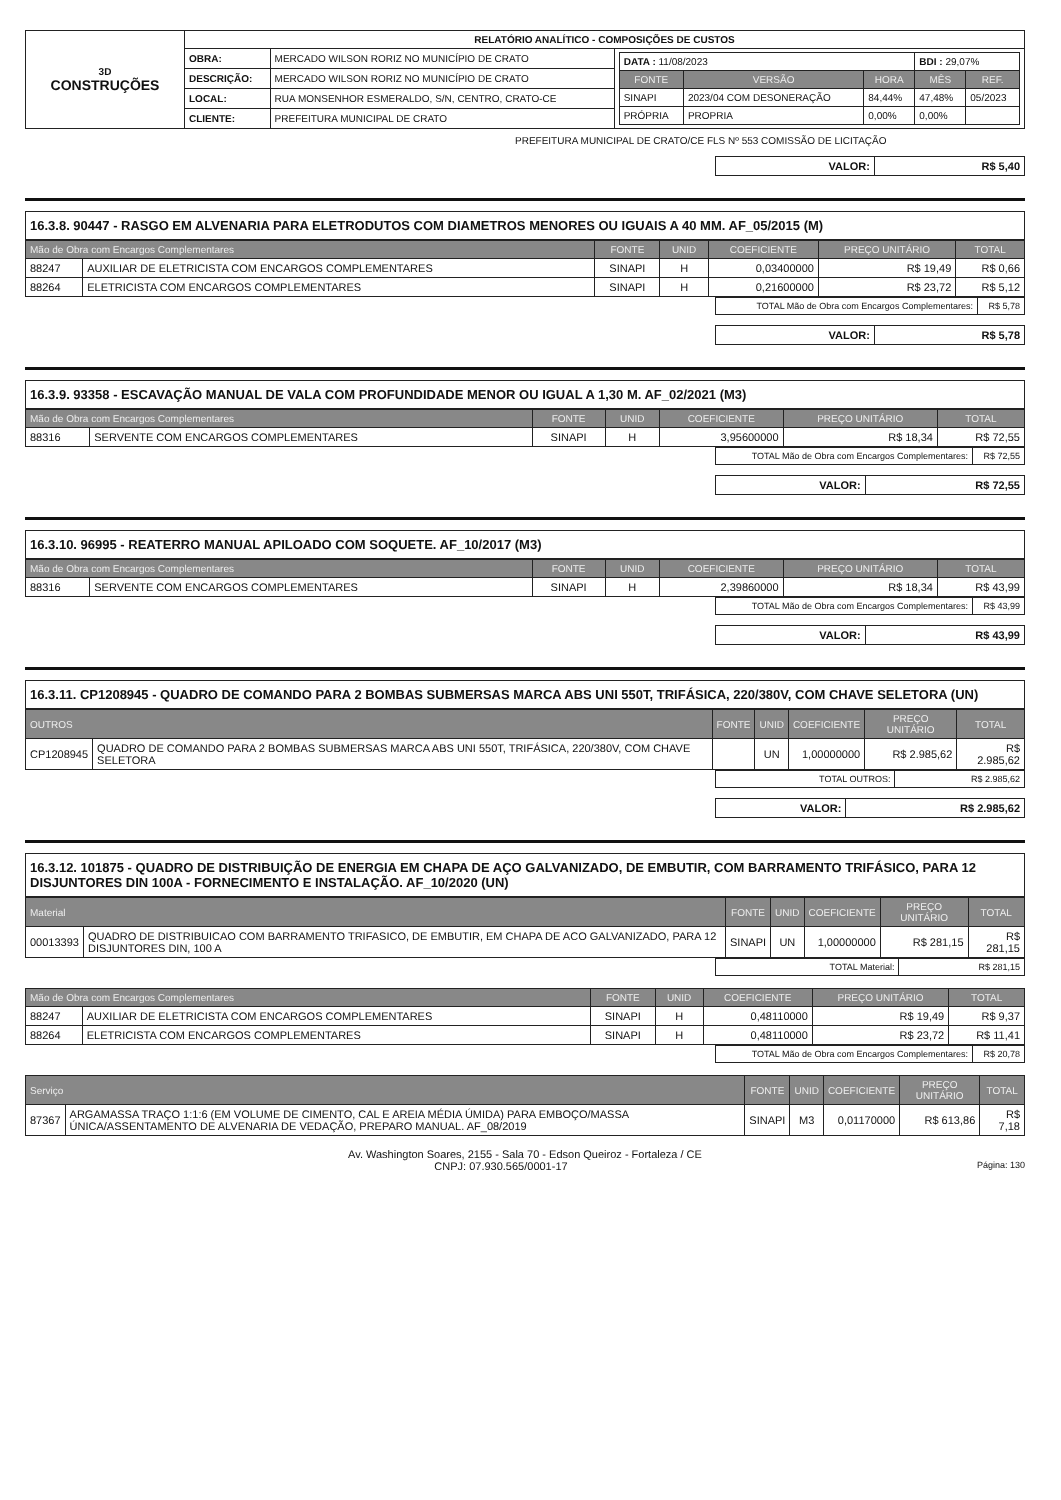| 3D CONSTRUÇÕES | RELATÓRIO ANALÍTICO - COMPOSIÇÕES DE CUSTOS | | |
| | OBRA: | MERCADO WILSON RORIZ NO MUNICÍPIO DE CRATO | / DATA : 11/08/2023 / / / BDI : 29,07% / / / FONTE / VERSÃO / HORA / MÊS / REF. / / SINAPI / 2023/04 COM DESONERAÇÃO / 84,44% / 47,48% / 05/2023 / / PRÓPRIA / PROPRIA / 0,00% / 0,00% / / |
| | DESCRIÇÃO: | MERCADO WILSON RORIZ NO MUNICÍPIO DE CRATO | |
| | LOCAL: | RUA MONSENHOR ESMERALDO, S/N, CENTRO, CRATO-CE | |
| | CLIENTE: | PREFEITURA MUNICIPAL DE CRATO | |
PREFEITURA MUNICIPAL DE CRATO/CE FLS Nº 553 COMISSÃO DE LICITAÇÃO
| VALOR: | R$ 5,40 |
16.3.8. 90447 - RASGO EM ALVENARIA PARA ELETRODUTOS COM DIAMETROS MENORES OU IGUAIS A 40 MM. AF_05/2015 (M)
| Mão de Obra com Encargos Complementares | | FONTE | UNID | COEFICIENTE | PREÇO UNITÁRIO | TOTAL |
| --- | --- | --- | --- | --- | --- | --- |
| 88247 | AUXILIAR DE ELETRICISTA COM ENCARGOS COMPLEMENTARES | SINAPI | H | 0,03400000 | R$ 19,49 | R$ 0,66 |
| 88264 | ELETRICISTA COM ENCARGOS COMPLEMENTARES | SINAPI | H | 0,21600000 | R$ 23,72 | R$ 5,12 |
| TOTAL Mão de Obra com Encargos Complementares: | R$ 5,78 |
| VALOR: | R$ 5,78 |
16.3.9. 93358 - ESCAVAÇÃO MANUAL DE VALA COM PROFUNDIDADE MENOR OU IGUAL A 1,30 M. AF_02/2021 (M3)
| Mão de Obra com Encargos Complementares | | FONTE | UNID | COEFICIENTE | PREÇO UNITÁRIO | TOTAL |
| --- | --- | --- | --- | --- | --- | --- |
| 88316 | SERVENTE COM ENCARGOS COMPLEMENTARES | SINAPI | H | 3,95600000 | R$ 18,34 | R$ 72,55 |
| TOTAL Mão de Obra com Encargos Complementares: | R$ 72,55 |
| VALOR: | R$ 72,55 |
16.3.10. 96995 - REATERRO MANUAL APILOADO COM SOQUETE. AF_10/2017 (M3)
| Mão de Obra com Encargos Complementares | | FONTE | UNID | COEFICIENTE | PREÇO UNITÁRIO | TOTAL |
| --- | --- | --- | --- | --- | --- | --- |
| 88316 | SERVENTE COM ENCARGOS COMPLEMENTARES | SINAPI | H | 2,39860000 | R$ 18,34 | R$ 43,99 |
| TOTAL Mão de Obra com Encargos Complementares: | R$ 43,99 |
| VALOR: | R$ 43,99 |
16.3.11. CP1208945 - QUADRO DE COMANDO PARA 2 BOMBAS SUBMERSAS MARCA ABS UNI 550T, TRIFÁSICA, 220/380V, COM CHAVE SELETORA (UN)
| OUTROS | | FONTE | UNID | COEFICIENTE | PREÇO UNITÁRIO | TOTAL |
| --- | --- | --- | --- | --- | --- | --- |
| CP1208945 | QUADRO DE COMANDO PARA 2 BOMBAS SUBMERSAS MARCA ABS UNI 550T, TRIFÁSICA, 220/380V, COM CHAVE SELETORA | | UN | 1,00000000 | R$ 2.985,62 | R$ 2.985,62 |
| TOTAL OUTROS: | R$ 2.985,62 |
| VALOR: | R$ 2.985,62 |
16.3.12. 101875 - QUADRO DE DISTRIBUIÇÃO DE ENERGIA EM CHAPA DE AÇO GALVANIZADO, DE EMBUTIR, COM BARRAMENTO TRIFÁSICO, PARA 12 DISJUNTORES DIN 100A - FORNECIMENTO E INSTALAÇÃO. AF_10/2020 (UN)
| Material | | FONTE | UNID | COEFICIENTE | PREÇO UNITÁRIO | TOTAL |
| --- | --- | --- | --- | --- | --- | --- |
| 00013393 | QUADRO DE DISTRIBUICAO COM BARRAMENTO TRIFASICO, DE EMBUTIR, EM CHAPA DE ACO GALVANIZADO, PARA 12 DISJUNTORES DIN, 100 A | SINAPI | UN | 1,00000000 | R$ 281,15 | R$ 281,15 |
| TOTAL Material: | R$ 281,15 |
| Mão de Obra com Encargos Complementares | | FONTE | UNID | COEFICIENTE | PREÇO UNITÁRIO | TOTAL |
| --- | --- | --- | --- | --- | --- | --- |
| 88247 | AUXILIAR DE ELETRICISTA COM ENCARGOS COMPLEMENTARES | SINAPI | H | 0,48110000 | R$ 19,49 | R$ 9,37 |
| 88264 | ELETRICISTA COM ENCARGOS COMPLEMENTARES | SINAPI | H | 0,48110000 | R$ 23,72 | R$ 11,41 |
| TOTAL Mão de Obra com Encargos Complementares: | R$ 20,78 |
| Serviço | | FONTE | UNID | COEFICIENTE | PREÇO UNITÁRIO | TOTAL |
| --- | --- | --- | --- | --- | --- | --- |
| 87367 | ARGAMASSA TRAÇO 1:1:6 (EM VOLUME DE CIMENTO, CAL E AREIA MÉDIA ÚMIDA) PARA EMBOÇO/MASSA ÚNICA/ASSENTAMENTO DE ALVENARIA DE VEDAÇÃO, PREPARO MANUAL. AF_08/2019 | SINAPI | M3 | 0,01170000 | R$ 613,86 | R$ 7,18 |
Av. Washington Soares, 2155 - Sala 70 - Edson Queiroz - Fortaleza / CE
CNPJ: 07.930.565/0001-17 Página: 130